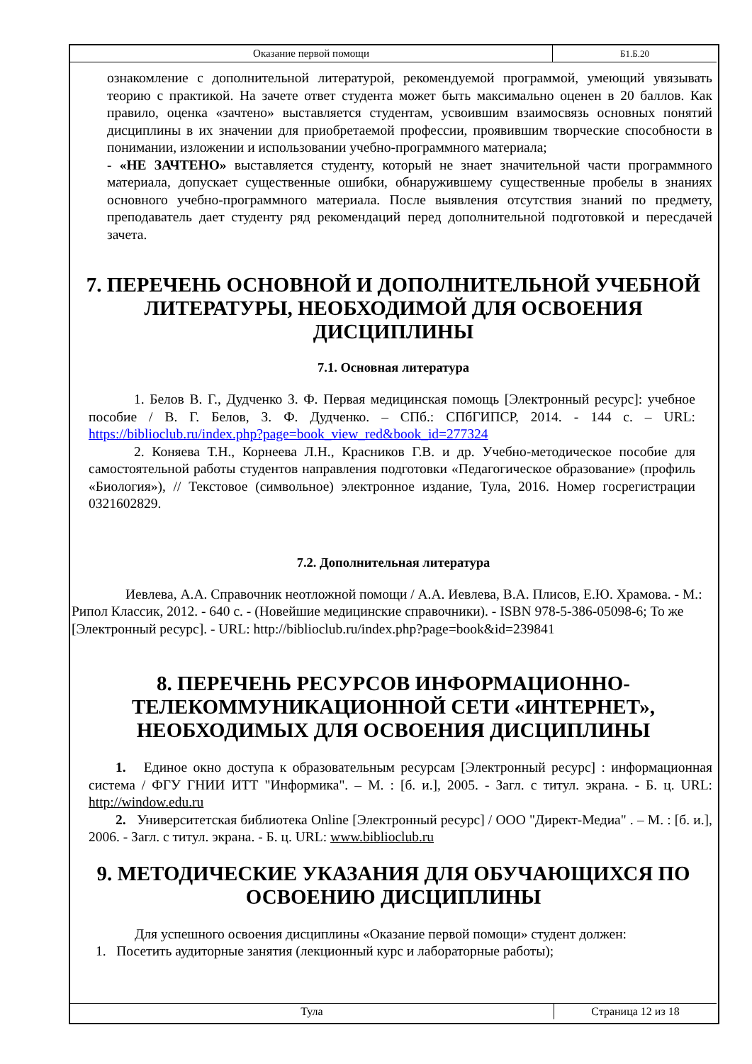| Оказание первой помощи | Б1.Б.20 |
ознакомление с дополнительной литературой, рекомендуемой программой, умеющий увязывать теорию с практикой. На зачете ответ студента может быть максимально оценен в 20 баллов. Как правило, оценка «зачтено» выставляется студентам, усвоившим взаимосвязь основных понятий дисциплины в их значении для приобретаемой профессии, проявившим творческие способности в понимании, изложении и использовании учебно-программного материала;
- «НЕ ЗАЧТЕНО» выставляется студенту, который не знает значительной части программного материала, допускает существенные ошибки, обнаружившему существенные пробелы в знаниях основного учебно-программного материала. После выявления отсутствия знаний по предмету, преподаватель дает студенту ряд рекомендаций перед дополнительной подготовкой и пересдачей зачета.
7. ПЕРЕЧЕНЬ ОСНОВНОЙ И ДОПОЛНИТЕЛЬНОЙ УЧЕБНОЙ ЛИТЕРАТУРЫ, НЕОБХОДИМОЙ ДЛЯ ОСВОЕНИЯ ДИСЦИПЛИНЫ
7.1. Основная литература
1. Белов В. Г., Дудченко З. Ф. Первая медицинская помощь [Электронный ресурс]: учебное пособие / В. Г. Белов, З. Ф. Дудченко. – СПб.: СПбГИПСР, 2014. - 144 с. – URL: https://biblioclub.ru/index.php?page=book_view_red&book_id=277324
2. Коняева Т.Н., Корнеева Л.Н., Красников Г.В. и др. Учебно-методическое пособие для самостоятельной работы студентов направления подготовки «Педагогическое образование» (профиль «Биология»), // Текстовое (символьное) электронное издание, Тула, 2016. Номер госрегистрации 0321602829.
7.2. Дополнительная литература
Иевлева, А.А. Справочник неотложной помощи / А.А. Иевлева, В.А. Плисов, Е.Ю. Храмова. - М.: Рипол Классик, 2012. - 640 с. - (Новейшие медицинские справочники). - ISBN 978-5-386-05098-6; То же [Электронный ресурс]. - URL: http://biblioclub.ru/index.php?page=book&id=239841
8. ПЕРЕЧЕНЬ РЕСУРСОВ ИНФОРМАЦИОННО-ТЕЛЕКОММУНИКАЦИОННОЙ СЕТИ «ИНТЕРНЕТ», НЕОБХОДИМЫХ ДЛЯ ОСВОЕНИЯ ДИСЦИПЛИНЫ
1. Единое окно доступа к образовательным ресурсам [Электронный ресурс] : информационная система / ФГУ ГНИИ ИТТ "Информика". – М. : [б. и.], 2005. - Загл. с титул. экрана. - Б. ц. URL: http://window.edu.ru
2. Университетская библиотека Online [Электронный ресурс] / ООО "Директ-Медиа" . – М. : [б. и.], 2006. - Загл. с титул. экрана. - Б. ц. URL: www.biblioclub.ru
9. МЕТОДИЧЕСКИЕ УКАЗАНИЯ ДЛЯ ОБУЧАЮЩИХСЯ ПО ОСВОЕНИЮ ДИСЦИПЛИНЫ
Для успешного освоения дисциплины «Оказание первой помощи» студент должен:
1. Посетить аудиторные занятия (лекционный курс и лабораторные работы);
| Тула | Страница 12 из 18 |